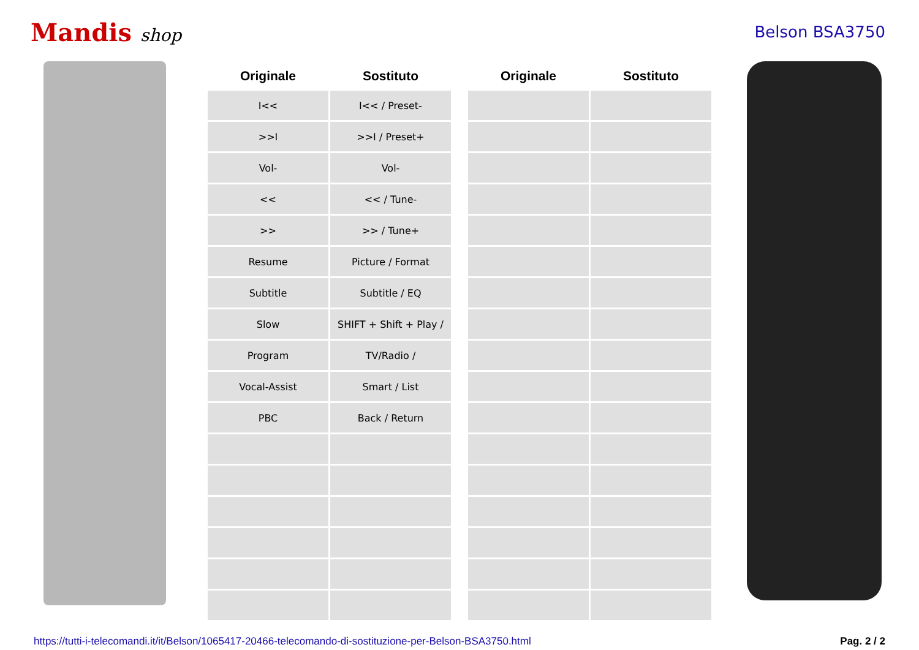Mandis shop Belson BSA3750
| Originale | Sostituto | | Originale | Sostituto |
| --- | --- | --- | --- | --- |
| I<< | I<< / Preset- | | | |
| >>I | >>I / Preset+ | | | |
| Vol- | Vol- | | | |
| << | << / Tune- | | | |
| >> | >> / Tune+ | | | |
| Resume | Picture / Format | | | |
| Subtitle | Subtitle / EQ | | | |
| Slow | SHIFT + Shift + Play / | | | |
| Program | TV/Radio / | | | |
| Vocal-Assist | Smart / List | | | |
| PBC | Back / Return | | | |
https://tutti-i-telecomandi.it/it/Belson/1065417-20466-telecomando-di-sostituzione-per-Belson-BSA3750.html Pag. 2 / 2